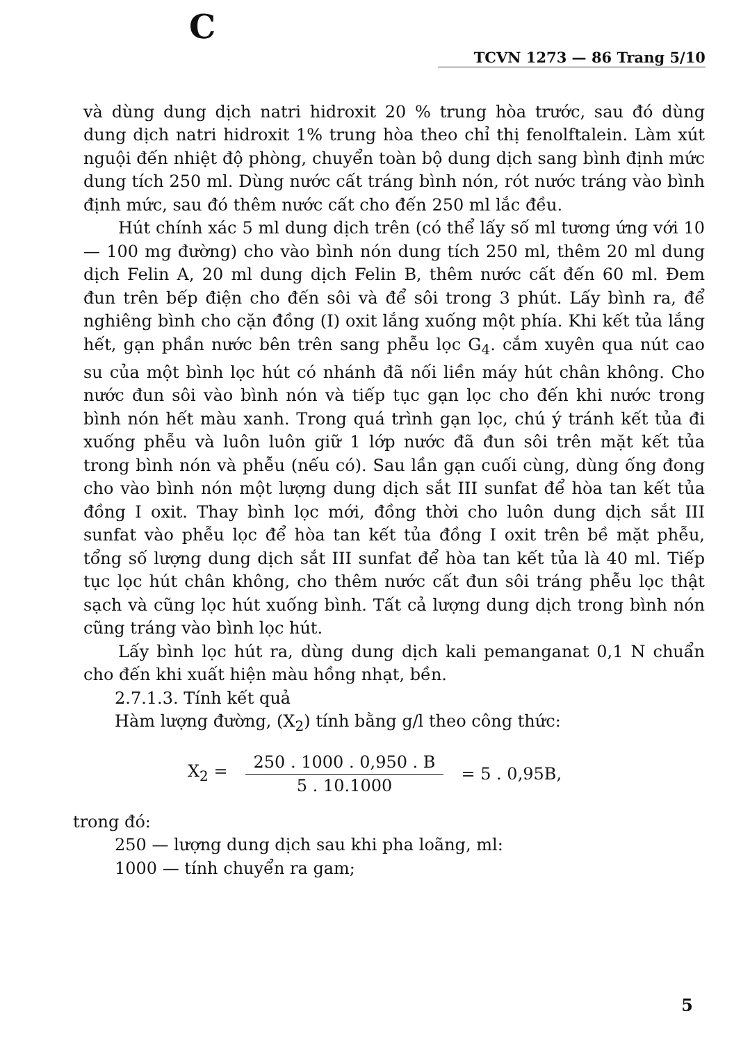C
TCVN 1273 — 86 Trang 5/10
và dùng dung dịch natri hidroxit 20 % trung hòa trước, sau đó dùng dung dịch natri hidroxit 1% trung hòa theo chỉ thị fenolftalein. Làm xút nguội đến nhiệt độ phòng, chuyển toàn bộ dung dịch sang bình định mức dung tích 250 ml. Dùng nước cất tráng bình nón, rót nước tráng vào bình định mức, sau đó thêm nước cất cho đến 250 ml lắc đều.
Hút chính xác 5 ml dung dịch trên (có thể lấy số ml tương ứng với 10 — 100 mg đường) cho vào bình nón dung tích 250 ml, thêm 20 ml dung dịch Felin A, 20 ml dung dịch Felin B, thêm nước cất đến 60 ml. Đem đun trên bếp điện cho đến sôi và để sôi trong 3 phút. Lấy bình ra, để nghiêng bình cho cặn đồng (I) oxit lắng xuống một phía. Khi kết tủa lắng hết, gạn phần nước bên trên sang phễu lọc G<sub>4</sub>. cắm xuyên qua nút cao su của một bình lọc hút có nhánh đã nối liền máy hút chân không. Cho nước đun sôi vào bình nón và tiếp tục gạn lọc cho đến khi nước trong bình nón hết màu xanh. Trong quá trình gạn lọc, chú ý tránh kết tủa đi xuống phễu và luôn luôn giữ 1 lớp nước đã đun sôi trên mặt kết tủa trong bình nón và phễu (nếu có). Sau lần gạn cuối cùng, dùng ống đong cho vào bình nón một lượng dung dịch sắt III sunfat để hòa tan kết tủa đồng I oxit. Thay bình lọc mới, đồng thời cho luôn dung dịch sắt III sunfat vào phễu lọc để hòa tan kết tủa đồng I oxit trên bề mặt phễu, tổng số lượng dung dịch sắt III sunfat để hòa tan kết tủa là 40 ml. Tiếp tục lọc hút chân không, cho thêm nước cất đun sôi tráng phễu lọc thật sạch và cũng lọc hút xuống bình. Tất cả lượng dung dịch trong bình nón cũng tráng vào bình lọc hút.
Lấy bình lọc hút ra, dùng dung dịch kali pemanganat 0,1 N chuẩn cho đến khi xuất hiện màu hồng nhạt, bền.
2.7.1.3. Tính kết quả
Hàm lượng đường, (X<sub>2</sub>) tính bằng g/l theo công thức:
X<sub>2</sub> = 250 . 1000 . 0,950 . B 5 . 10.1000 = 5 . 0,95B,
trong đó:
250 — lượng dung dịch sau khi pha loãng, ml:
1000 — tính chuyển ra gam;
5